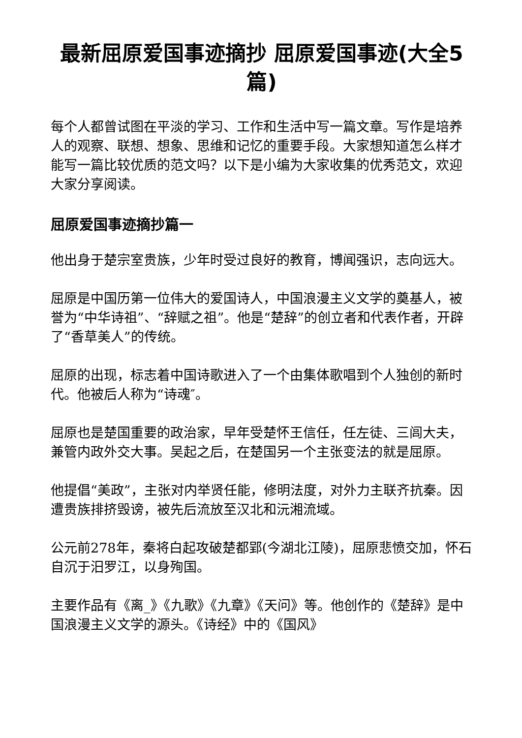最新屈原爱国事迹摘抄 屈原爱国事迹(大全5篇)
每个人都曾试图在平淡的学习、工作和生活中写一篇文章。写作是培养人的观察、联想、想象、思维和记忆的重要手段。大家想知道怎么样才能写一篇比较优质的范文吗？以下是小编为大家收集的优秀范文，欢迎大家分享阅读。
屈原爱国事迹摘抄篇一
他出身于楚宗室贵族，少年时受过良好的教育，博闻强识，志向远大。
屈原是中国历第一位伟大的爱国诗人，中国浪漫主义文学的奠基人，被誉为“中华诗祖”、“辞赋之祖”。他是“楚辞”的创立者和代表作者，开辟了“香草美人”的传统。
屈原的出现，标志着中国诗歌进入了一个由集体歌唱到个人独创的新时代。他被后人称为“诗魂″。
屈原也是楚国重要的政治家，早年受楚怀王信任，任左徒、三闾大夫，兼管内政外交大事。吴起之后，在楚国另一个主张变法的就是屈原。
他提倡“美政”，主张对内举贤任能，修明法度，对外力主联齐抗秦。因遭贵族排挤毁谤，被先后流放至汉北和沅湘流域。
公元前278年，秦将白起攻破楚都郢(今湖北江陵)，屈原悲愤交加，怀石自沉于汨罗江，以身殉国。
主要作品有《离_》《九歌》《九章》《天问》等。他创作的《楚辞》是中国浪漫主义文学的源头。《诗经》中的《国风》